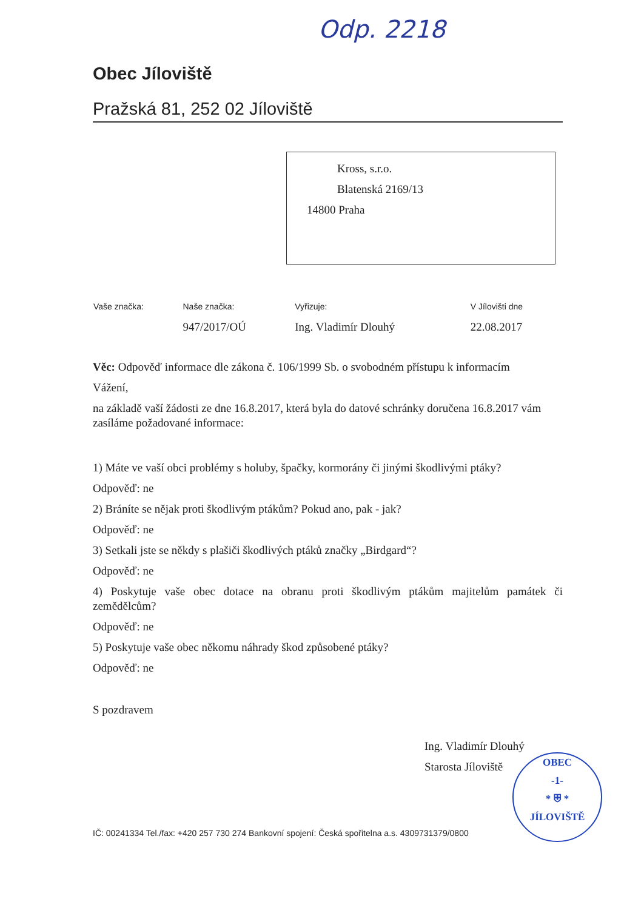Odp. 2218
Obec Jíloviště
Pražská 81, 252 02 Jíloviště
Kross, s.r.o.
Blatenská 2169/13
14800 Praha
| Vaše značka: | Naše značka: | Vyřizuje: | V Jílovišti dne |
| --- | --- | --- | --- |
| | 947/2017/OÚ | Ing. Vladimír Dlouhý | 22.08.2017 |
Věc: Odpověď informace dle zákona č. 106/1999 Sb. o svobodném přístupu k informacím
Vážení,
na základě vaší žádosti ze dne 16.8.2017, která byla do datové schránky doručena 16.8.2017 vám zasíláme požadované informace:
1) Máte ve vaší obci problémy s holuby, špačky, kormorány či jinými škodlivými ptáky?
Odpověď: ne
2) Bráníte se nějak proti škodlivým ptákům? Pokud ano, pak - jak?
Odpověď: ne
3) Setkali jste se někdy s plašiči škodlivých ptáků značky „Birdgard“?
Odpověď: ne
4) Poskytuje vaše obec dotace na obranu proti škodlivým ptákům majitelům památek či zemědělcům?
Odpověď: ne
5) Poskytuje vaše obec někomu náhrady škod způsobené ptáky?
Odpověď: ne
S pozdravem
Ing. Vladimír Dlouhý
Starosta Jíloviště
OBEC
-1-
* ⛨ *
JÍLOVIŠTĚ
IČ: 00241334 Tel./fax: +420 257 730 274 Bankovní spojení: Česká spořitelna a.s. 4309731379/0800